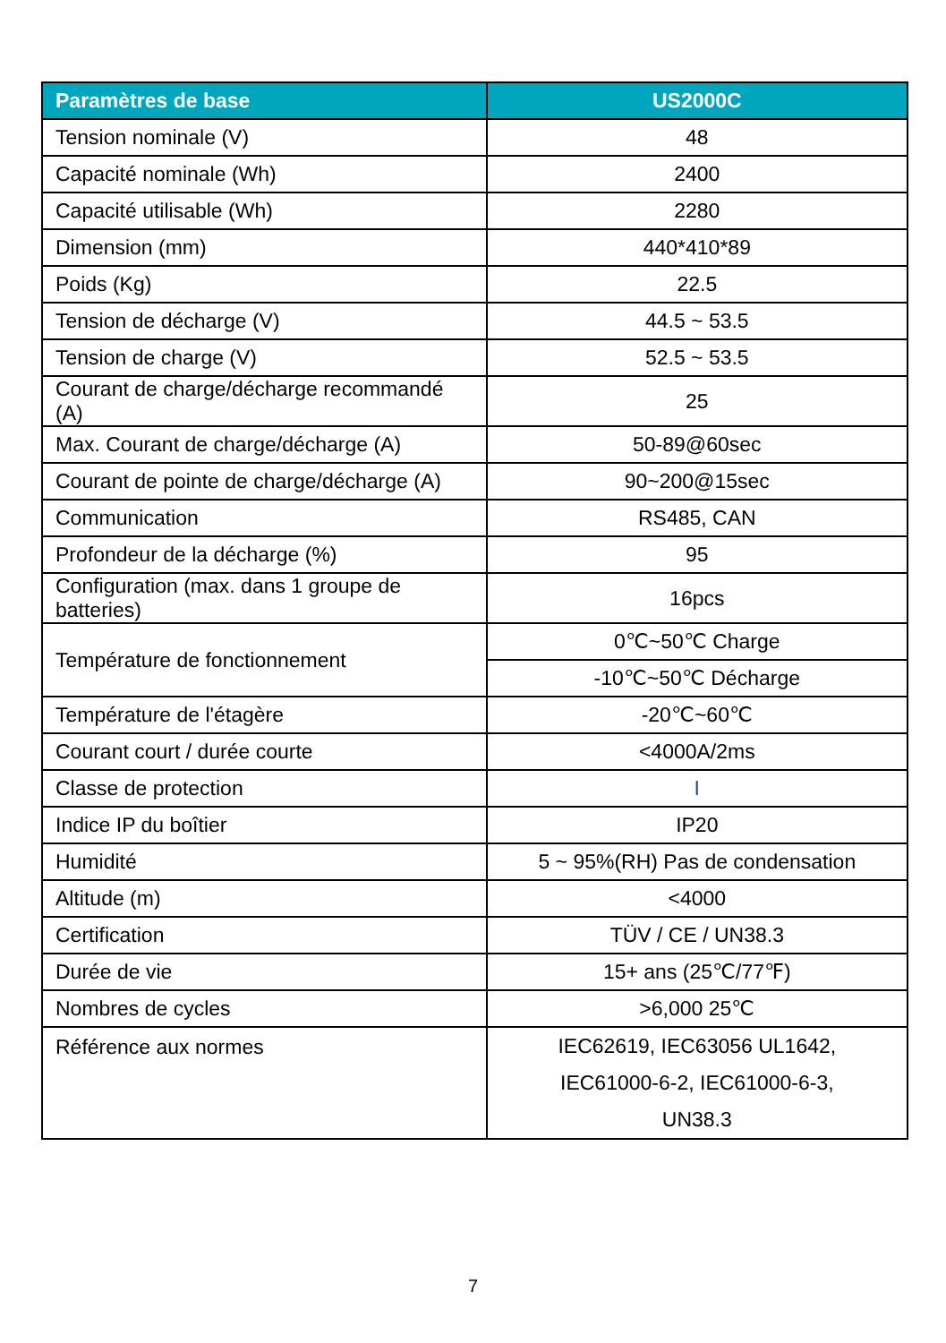| Paramètres de base | US2000C |
| --- | --- |
| Tension nominale (V) | 48 |
| Capacité nominale (Wh) | 2400 |
| Capacité utilisable (Wh) | 2280 |
| Dimension (mm) | 440*410*89 |
| Poids (Kg) | 22.5 |
| Tension de décharge (V) | 44.5 ~ 53.5 |
| Tension de charge (V) | 52.5 ~ 53.5 |
| Courant de charge/décharge recommandé (A) | 25 |
| Max. Courant de charge/décharge (A) | 50-89@60sec |
| Courant de pointe de charge/décharge (A) | 90~200@15sec |
| Communication | RS485, CAN |
| Profondeur de la décharge (%) | 95 |
| Configuration (max. dans 1 groupe de batteries) | 16pcs |
| Température de fonctionnement | 0℃~50℃ Charge |
| | -10℃~50℃ Décharge |
| Température de l'étagère | -20℃~60℃ |
| Courant court / durée courte | <4000A/2ms |
| Classe de protection | I |
| Indice IP du boîtier | IP20 |
| Humidité | 5 ~ 95%(RH) Pas de condensation |
| Altitude (m) | <4000 |
| Certification | TÜV / CE / UN38.3 |
| Durée de vie | 15+ ans (25℃/77℉) |
| Nombres de cycles | >6,000 25℃ |
| Référence aux normes | IEC62619, IEC63056 UL1642, IEC61000-6-2, IEC61000-6-3, UN38.3 |
7